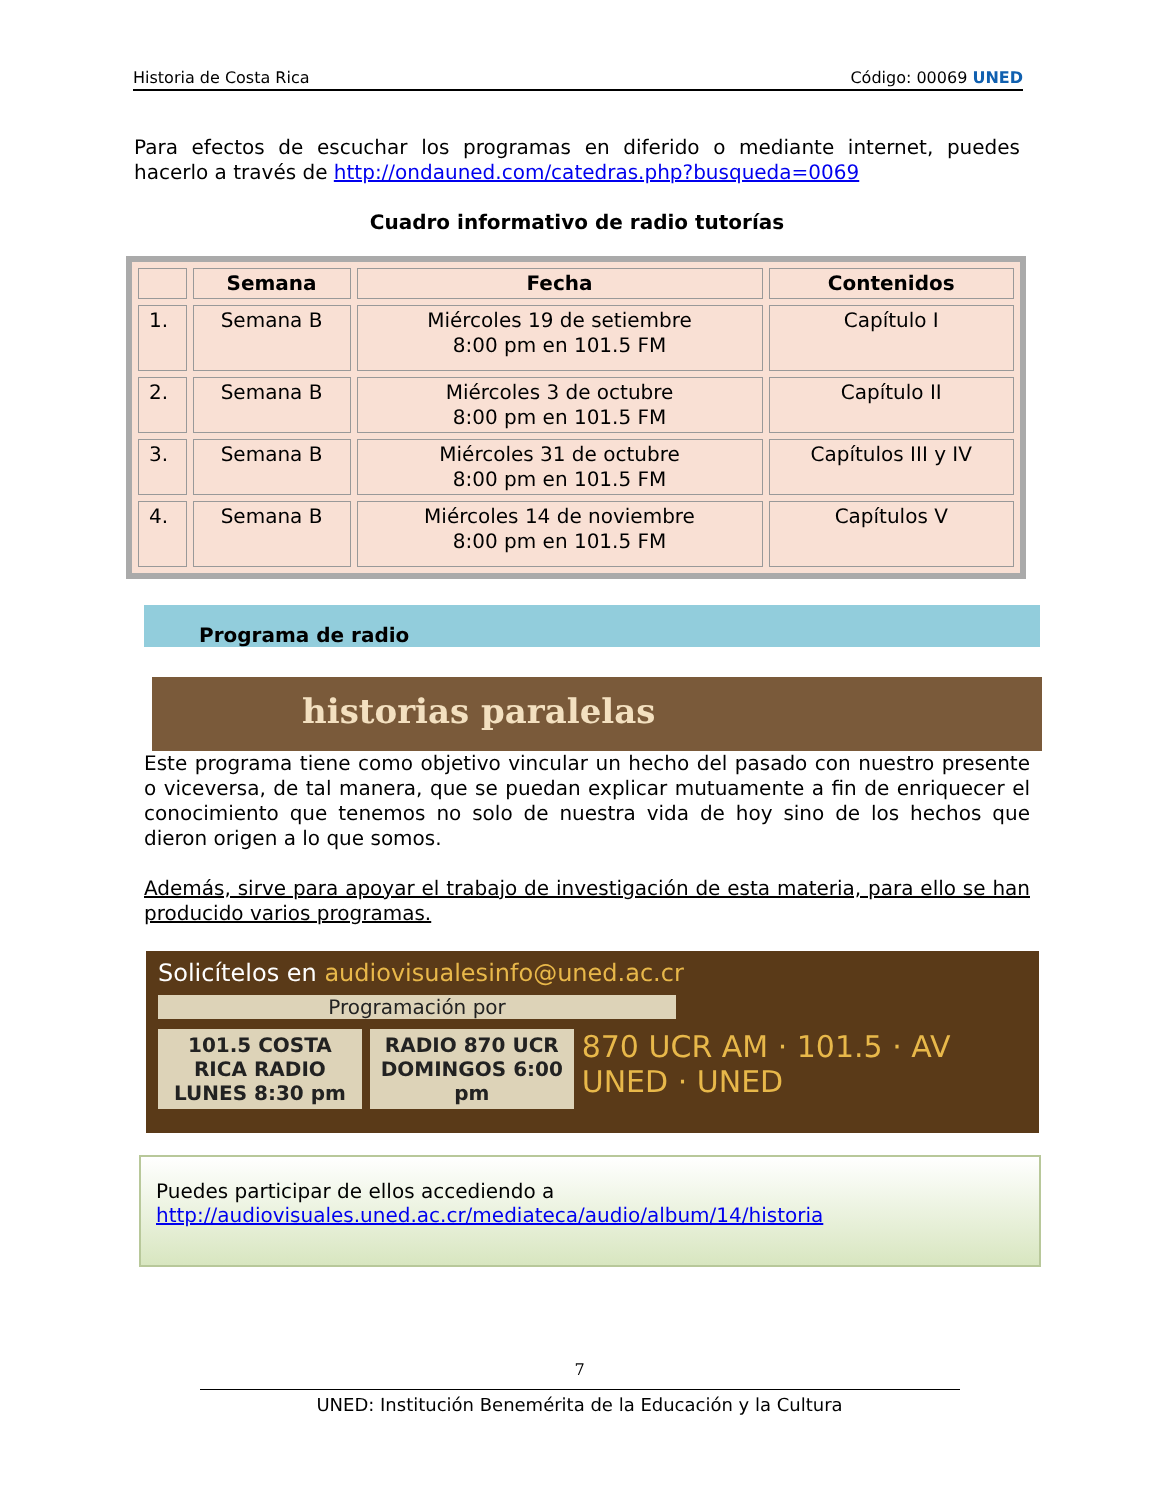Historia de Costa Rica Código: 00069 UNED
Para efectos de escuchar los programas en diferido o mediante internet, puedes hacerlo a través de http://ondauned.com/catedras.php?busqueda=0069
Cuadro informativo de radio tutorías
| | Semana | Fecha | Contenidos |
| --- | --- | --- | --- |
| 1. | Semana B | Miércoles 19 de setiembre 8:00 pm en 101.5 FM | Capítulo I |
| 2. | Semana B | Miércoles 3 de octubre 8:00 pm en 101.5 FM | Capítulo II |
| 3. | Semana B | Miércoles 31 de octubre 8:00 pm en 101.5 FM | Capítulos III y IV |
| 4. | Semana B | Miércoles 14 de noviembre 8:00 pm en 101.5 FM | Capítulos V |
Programa de radio
historias paralelas
Este programa tiene como objetivo vincular un hecho del pasado con nuestro presente o viceversa, de tal manera, que se puedan explicar mutuamente a fin de enriquecer el conocimiento que tenemos no solo de nuestra vida de hoy sino de los hechos que dieron origen a lo que somos.
Además, sirve para apoyar el trabajo de investigación de esta materia, para ello se han producido varios programas.
Solicítelos en audiovisualesinfo@uned.ac.cr
Programación por
101.5 COSTA RICA RADIO
LUNES 8:30 pm
RADIO 870 UCR
DOMINGOS 6:00 pm
870 UCR AM · 101.5 · AV UNED · UNED
Puedes participar de ellos accediendo a
http://audiovisuales.uned.ac.cr/mediateca/audio/album/14/historia
7
UNED: Institución Benemérita de la Educación y la Cultura